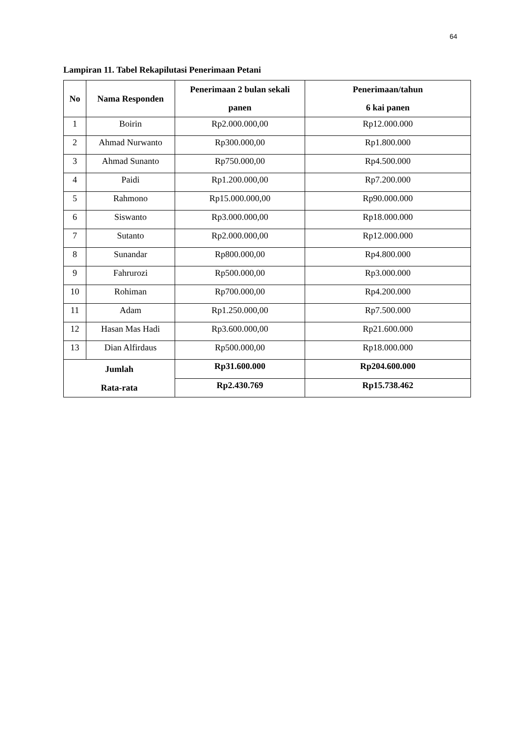64
Lampiran 11. Tabel Rekapilutasi Penerimaan Petani
| No | Nama Responden | Penerimaan 2 bulan sekali panen | Penerimaan/tahun 6 kai panen |
| --- | --- | --- | --- |
| 1 | Boirin | Rp2.000.000,00 | Rp12.000.000 |
| 2 | Ahmad Nurwanto | Rp300.000,00 | Rp1.800.000 |
| 3 | Ahmad Sunanto | Rp750.000,00 | Rp4.500.000 |
| 4 | Paidi | Rp1.200.000,00 | Rp7.200.000 |
| 5 | Rahmono | Rp15.000.000,00 | Rp90.000.000 |
| 6 | Siswanto | Rp3.000.000,00 | Rp18.000.000 |
| 7 | Sutanto | Rp2.000.000,00 | Rp12.000.000 |
| 8 | Sunandar | Rp800.000,00 | Rp4.800.000 |
| 9 | Fahrurozi | Rp500.000,00 | Rp3.000.000 |
| 10 | Rohiman | Rp700.000,00 | Rp4.200.000 |
| 11 | Adam | Rp1.250.000,00 | Rp7.500.000 |
| 12 | Hasan Mas Hadi | Rp3.600.000,00 | Rp21.600.000 |
| 13 | Dian Alfirdaus | Rp500.000,00 | Rp18.000.000 |
| Jumlah Rata-rata | | Rp31.600.000 | Rp204.600.000 |
| | | Rp2.430.769 | Rp15.738.462 |